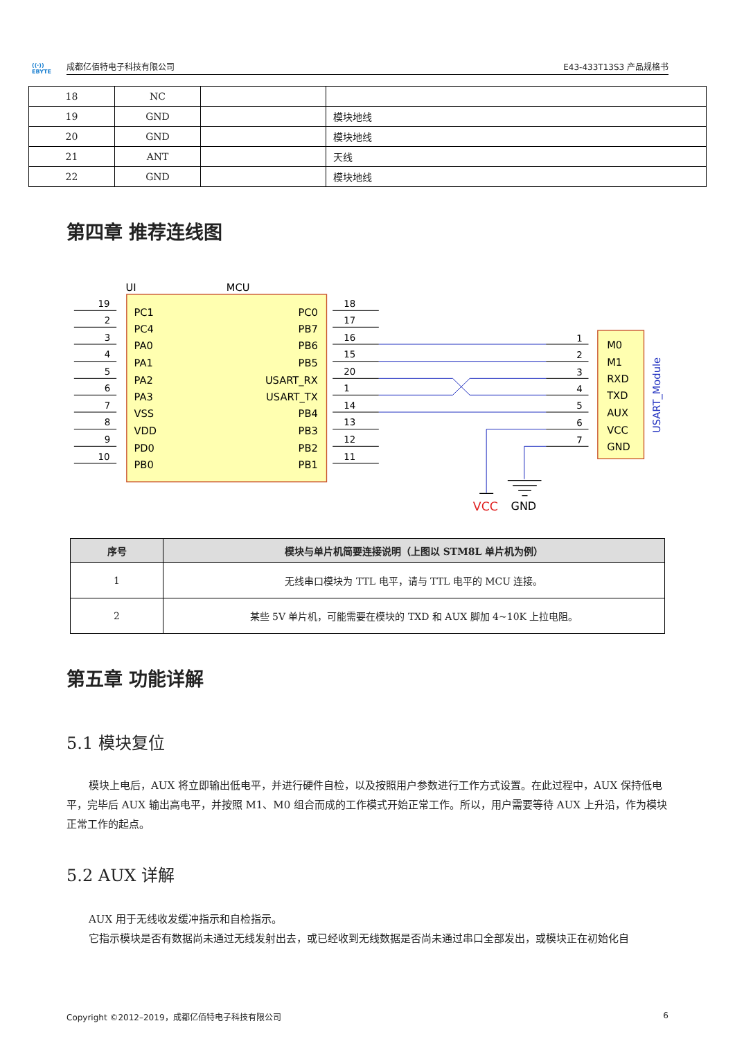((·))
EBYTE
成都亿佰特电子科技有限公司
E43-433T13S3 产品规格书
| 18 | NC | | |
| 19 | GND | | 模块地线 |
| 20 | GND | | 模块地线 |
| 21 | ANT | | 天线 |
| 22 | GND | | 模块地线 |
第四章 推荐连线图
UI
MCU
19
2
3
4
5
6
7
8
9
10
18
17
16
15
20
1
14
13
12
11
1
2
3
4
5
6
7
PC1
PC4
PA0
PA1
PA2
PA3
VSS
VDD
PD0
PB0
PC0
PB7
PB6
PB5
USART_RX
USART_TX
PB4
PB3
PB2
PB1
M0
M1
RXD
TXD
AUX
VCC
GND
USART_Module
VCC
GND
| 序号 | 模块与单片机简要连接说明（上图以 STM8L 单片机为例） |
| --- | --- |
| 1 | 无线串口模块为 TTL 电平，请与 TTL 电平的 MCU 连接。 |
| 2 | 某些 5V 单片机，可能需要在模块的 TXD 和 AUX 脚加 4~10K 上拉电阻。 |
第五章 功能详解
5.1 模块复位
模块上电后，AUX 将立即输出低电平，并进行硬件自检，以及按照用户参数进行工作方式设置。在此过程中，AUX 保持低电平，完毕后 AUX 输出高电平，并按照 M1、M0 组合而成的工作模式开始正常工作。所以，用户需要等待 AUX 上升沿，作为模块正常工作的起点。
5.2 AUX 详解
AUX 用于无线收发缓冲指示和自检指示。
它指示模块是否有数据尚未通过无线发射出去，或已经收到无线数据是否尚未通过串口全部发出，或模块正在初始化自
Copyright ©2012–2019，成都亿佰特电子科技有限公司 6